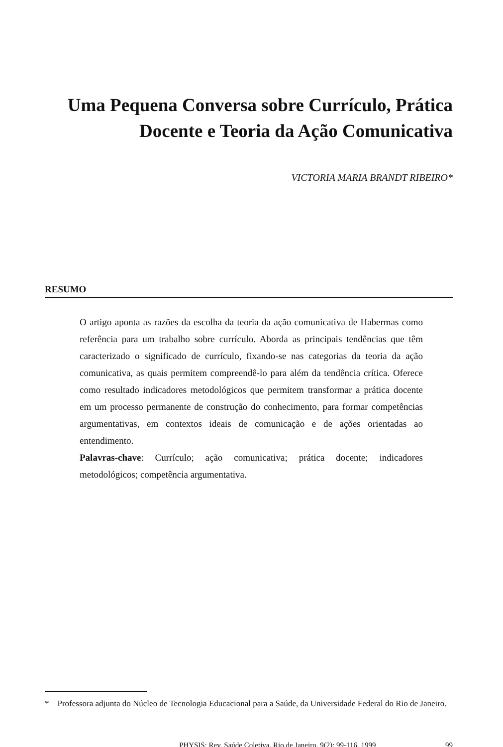Uma Pequena Conversa sobre Currículo, Prática
Docente e Teoria da Ação Comunicativa
VICTORIA MARIA BRANDT RIBEIRO*
RESUMO
O artigo aponta as razões da escolha da teoria da ação comunicativa de Habermas como referência para um trabalho sobre currículo. Aborda as principais tendências que têm caracterizado o significado de currículo, fixando-se nas categorias da teoria da ação comunicativa, as quais permitem compreendê-lo para além da tendência crítica. Oferece como resultado indicadores metodológicos que permitem transformar a prática docente em um processo permanente de construção do conhecimento, para formar competências argumentativas, em contextos ideais de comunicação e de ações orientadas ao entendimento.
Palavras-chave: Currículo; ação comunicativa; prática docente; indicadores metodológicos; competência argumentativa.
* Professora adjunta do Núcleo de Tecnologia Educacional para a Saúde, da Universidade Federal do Rio de Janeiro.
PHYSIS: Rev. Saúde Coletiva, Rio de Janeiro, 9(2): 99-116, 1999 99